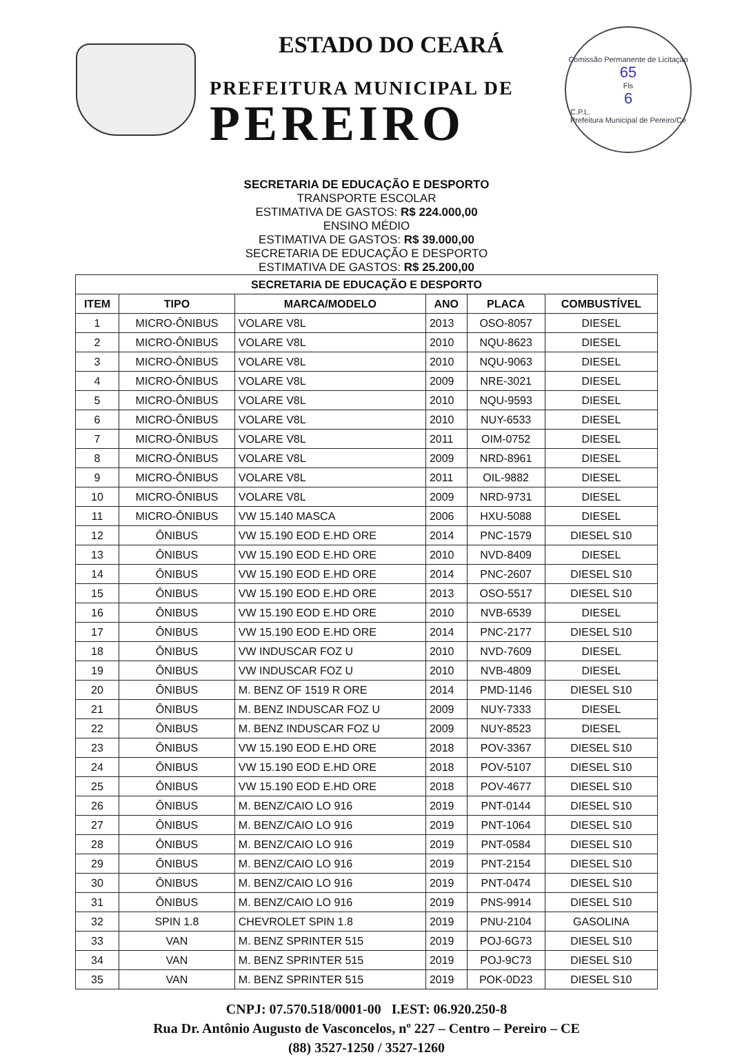ESTADO DO CEARÁ
PREFEITURA MUNICIPAL DE
PEREIRO
Comissão Permanente de Licitação
65
Fls
6
C.P.L.
Prefeitura Municipal de Pereiro/Ce
SECRETARIA DE EDUCAÇÃO E DESPORTO
TRANSPORTE ESCOLAR
ESTIMATIVA DE GASTOS: R$ 224.000,00
ENSINO MÉDIO
ESTIMATIVA DE GASTOS: R$ 39.000,00
SECRETARIA DE EDUCAÇÃO E DESPORTO
ESTIMATIVA DE GASTOS: R$ 25.200,00
| SECRETARIA DE EDUCAÇÃO E DESPORTO | | | | | |
| --- | --- | --- | --- | --- | --- |
| ITEM | TIPO | MARCA/MODELO | ANO | PLACA | COMBUSTÍVEL |
| 1 | MICRO-ÔNIBUS | VOLARE V8L | 2013 | OSO-8057 | DIESEL |
| 2 | MICRO-ÔNIBUS | VOLARE V8L | 2010 | NQU-8623 | DIESEL |
| 3 | MICRO-ÔNIBUS | VOLARE V8L | 2010 | NQU-9063 | DIESEL |
| 4 | MICRO-ÔNIBUS | VOLARE V8L | 2009 | NRE-3021 | DIESEL |
| 5 | MICRO-ÔNIBUS | VOLARE V8L | 2010 | NQU-9593 | DIESEL |
| 6 | MICRO-ÔNIBUS | VOLARE V8L | 2010 | NUY-6533 | DIESEL |
| 7 | MICRO-ÔNIBUS | VOLARE V8L | 2011 | OIM-0752 | DIESEL |
| 8 | MICRO-ÔNIBUS | VOLARE V8L | 2009 | NRD-8961 | DIESEL |
| 9 | MICRO-ÔNIBUS | VOLARE V8L | 2011 | OIL-9882 | DIESEL |
| 10 | MICRO-ÔNIBUS | VOLARE V8L | 2009 | NRD-9731 | DIESEL |
| 11 | MICRO-ÔNIBUS | VW 15.140 MASCA | 2006 | HXU-5088 | DIESEL |
| 12 | ÔNIBUS | VW 15.190 EOD E.HD ORE | 2014 | PNC-1579 | DIESEL S10 |
| 13 | ÔNIBUS | VW 15.190 EOD E.HD ORE | 2010 | NVD-8409 | DIESEL |
| 14 | ÔNIBUS | VW 15.190 EOD E.HD ORE | 2014 | PNC-2607 | DIESEL S10 |
| 15 | ÔNIBUS | VW 15.190 EOD E.HD ORE | 2013 | OSO-5517 | DIESEL S10 |
| 16 | ÔNIBUS | VW 15.190 EOD E.HD ORE | 2010 | NVB-6539 | DIESEL |
| 17 | ÔNIBUS | VW 15.190 EOD E.HD ORE | 2014 | PNC-2177 | DIESEL S10 |
| 18 | ÔNIBUS | VW INDUSCAR FOZ U | 2010 | NVD-7609 | DIESEL |
| 19 | ÔNIBUS | VW INDUSCAR FOZ U | 2010 | NVB-4809 | DIESEL |
| 20 | ÔNIBUS | M. BENZ OF 1519 R ORE | 2014 | PMD-1146 | DIESEL S10 |
| 21 | ÔNIBUS | M. BENZ INDUSCAR FOZ U | 2009 | NUY-7333 | DIESEL |
| 22 | ÔNIBUS | M. BENZ INDUSCAR FOZ U | 2009 | NUY-8523 | DIESEL |
| 23 | ÔNIBUS | VW 15.190 EOD E.HD ORE | 2018 | POV-3367 | DIESEL S10 |
| 24 | ÔNIBUS | VW 15.190 EOD E.HD ORE | 2018 | POV-5107 | DIESEL S10 |
| 25 | ÔNIBUS | VW 15.190 EOD E.HD ORE | 2018 | POV-4677 | DIESEL S10 |
| 26 | ÔNIBUS | M. BENZ/CAIO LO 916 | 2019 | PNT-0144 | DIESEL S10 |
| 27 | ÔNIBUS | M. BENZ/CAIO LO 916 | 2019 | PNT-1064 | DIESEL S10 |
| 28 | ÔNIBUS | M. BENZ/CAIO LO 916 | 2019 | PNT-0584 | DIESEL S10 |
| 29 | ÔNIBUS | M. BENZ/CAIO LO 916 | 2019 | PNT-2154 | DIESEL S10 |
| 30 | ÔNIBUS | M. BENZ/CAIO LO 916 | 2019 | PNT-0474 | DIESEL S10 |
| 31 | ÔNIBUS | M. BENZ/CAIO LO 916 | 2019 | PNS-9914 | DIESEL S10 |
| 32 | SPIN 1.8 | CHEVROLET SPIN 1.8 | 2019 | PNU-2104 | GASOLINA |
| 33 | VAN | M. BENZ SPRINTER 515 | 2019 | POJ-6G73 | DIESEL S10 |
| 34 | VAN | M. BENZ SPRINTER 515 | 2019 | POJ-9C73 | DIESEL S10 |
| 35 | VAN | M. BENZ SPRINTER 515 | 2019 | POK-0D23 | DIESEL S10 |
CNPJ: 07.570.518/0001-00 I.EST: 06.920.250-8
Rua Dr. Antônio Augusto de Vasconcelos, nº 227 – Centro – Pereiro – CE
(88) 3527-1250 / 3527-1260